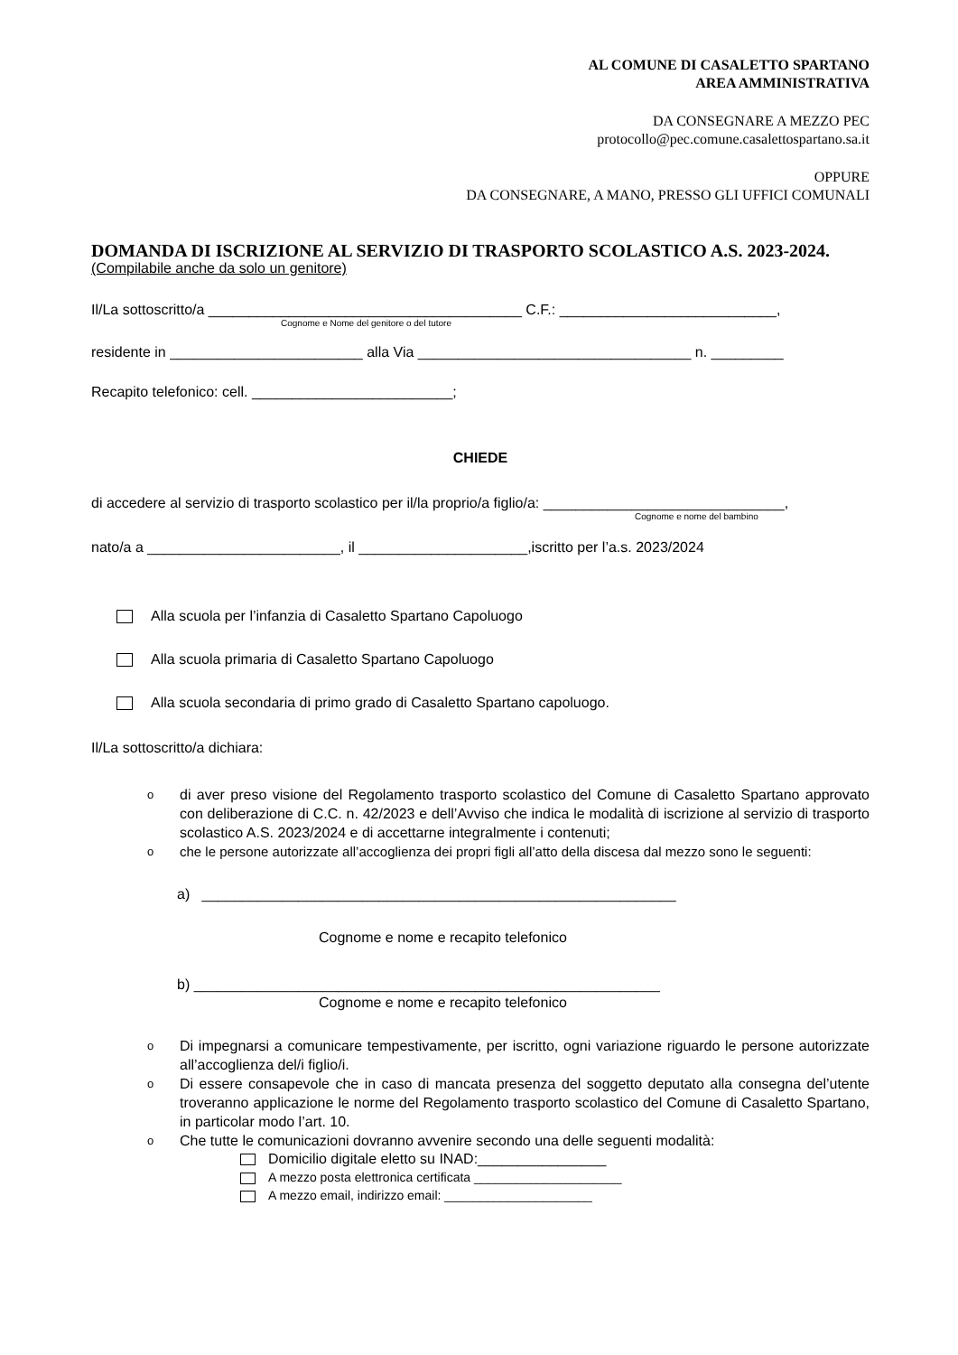AL COMUNE DI CASALETTO SPARTANO
AREA AMMINISTRATIVA
DA CONSEGNARE A MEZZO PEC
protocollo@pec.comune.casalettospartano.sa.it
OPPURE
DA CONSEGNARE, A MANO, PRESSO GLI UFFICI COMUNALI
DOMANDA DI ISCRIZIONE AL SERVIZIO DI TRASPORTO SCOLASTICO A.S. 2023-2024.
(Compilabile anche da solo un genitore)
Il/La sottoscritto/a _______________________________________ C.F.: ___________________________,
Cognome e Nome del genitore o del tutore
residente in ________________________ alla Via __________________________________ n. _________
Recapito telefonico: cell. _________________________;
CHIEDE
di accedere al servizio di trasporto scolastico per il/la proprio/a figlio/a: ______________________________,
Cognome e nome del bambino
nato/a a ________________________, il _____________________,iscritto per l’a.s. 2023/2024
Alla scuola per l’infanzia di Casaletto Spartano Capoluogo
Alla scuola primaria di Casaletto Spartano Capoluogo
Alla scuola secondaria di primo grado di Casaletto Spartano capoluogo.
Il/La sottoscritto/a dichiara:
odi aver preso visione del Regolamento trasporto scolastico del Comune di Casaletto Spartano approvato con deliberazione di C.C. n. 42/2023 e dell’Avviso che indica le modalità di iscrizione al servizio di trasporto scolastico A.S. 2023/2024 e di accettarne integralmente i contenuti;
oche le persone autorizzate all’accoglienza dei propri figli all’atto della discesa dal mezzo sono le seguenti:
a) ___________________________________________________________
Cognome e nome e recapito telefonico
b) __________________________________________________________
Cognome e nome e recapito telefonico
o Di impegnarsi a comunicare tempestivamente, per iscritto, ogni variazione riguardo le persone autorizzate all’accoglienza del/i figlio/i.
o Di essere consapevole che in caso di mancata presenza del soggetto deputato alla consegna del’utente troveranno applicazione le norme del Regolamento trasporto scolastico del Comune di Casaletto Spartano, in particolar modo l’art. 10.
o Che tutte le comunicazioni dovranno avvenire secondo una delle seguenti modalità:
Domicilio digitale eletto su INAD:________________
A mezzo posta elettronica certificata _____________________
A mezzo email, indirizzo email: _____________________